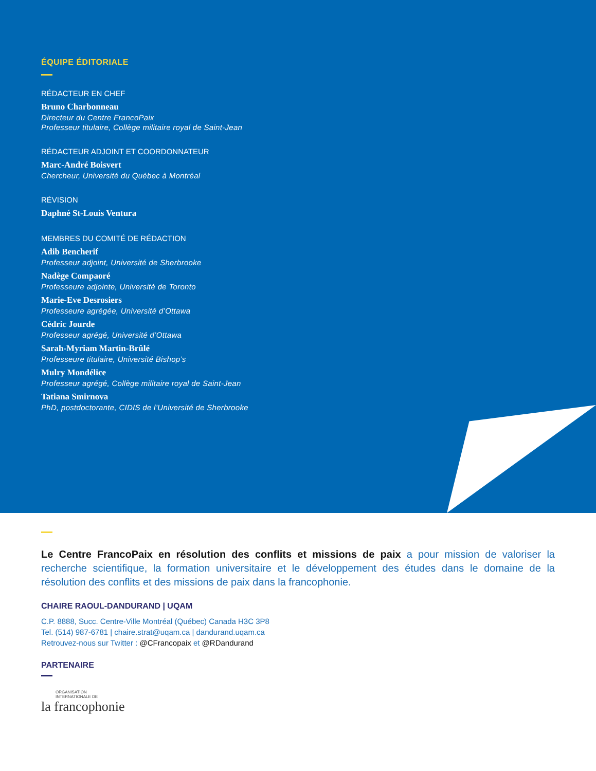ÉQUIPE ÉDITORIALE
RÉDACTEUR EN CHEF
Bruno Charbonneau
Directeur du Centre FrancoPaix
Professeur titulaire, Collège militaire royal de Saint-Jean
RÉDACTEUR ADJOINT ET COORDONNATEUR
Marc-André Boisvert
Chercheur, Université du Québec à Montréal
RÉVISION
Daphné St-Louis Ventura
MEMBRES DU COMITÉ DE RÉDACTION
Adib Bencherif
Professeur adjoint, Université de Sherbrooke
Nadège Compaoré
Professeure adjointe, Université de Toronto
Marie-Eve Desrosiers
Professeure agrégée, Université d’Ottawa
Cédric Jourde
Professeur agrégé, Université d’Ottawa
Sarah-Myriam Martin-Brûlé
Professeure titulaire, Université Bishop’s
Mulry Mondélice
Professeur agrégé, Collège militaire royal de Saint-Jean
Tatiana Smirnova
PhD, postdoctorante, CIDIS de l’Université de Sherbrooke
Le Centre FrancoPaix en résolution des conflits et missions de paix a pour mission de valoriser la recherche scientifique, la formation universitaire et le développement des études dans le domaine de la résolution des conflits et des missions de paix dans la francophonie.
CHAIRE RAOUL-DANDURAND | UQAM
C.P. 8888, Succ. Centre-Ville Montréal (Québec) Canada H3C 3P8
Tel. (514) 987-6781 | chaire.strat@uqam.ca | dandurand.uqam.ca
Retrouvez-nous sur Twitter : @CFrancopaix et @RDandurand
PARTENAIRE
ORGANISATION
INTERNATIONALE DE
la francophonie